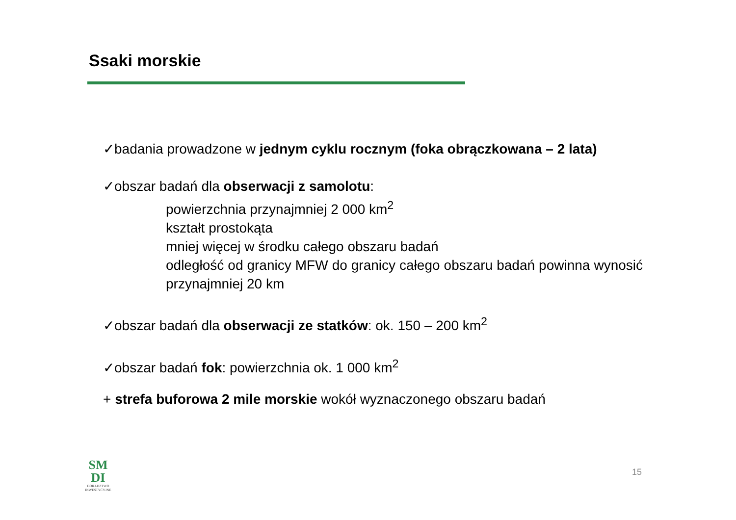Ssaki morskie
✓badania prowadzone w jednym cyklu rocznym (foka obrączkowana – 2 lata)
✓obszar badań dla obserwacji z samolotu:
powierzchnia przynajmniej 2 000 km<sup>2</sup>
kształt prostokąta
mniej więcej w środku całego obszaru badań
odległość od granicy MFW do granicy całego obszaru badań powinna wynosić przynajmniej 20 km
✓obszar badań dla obserwacji ze statków: ok. 150 – 200 km<sup>2</sup>
✓obszar badań fok: powierzchnia ok. 1 000 km<sup>2</sup>
+ strefa buforowa 2 mile morskie wokół wyznaczonego obszaru badań
SM
DI
DORADZTWO INWESTYCYJNE
15